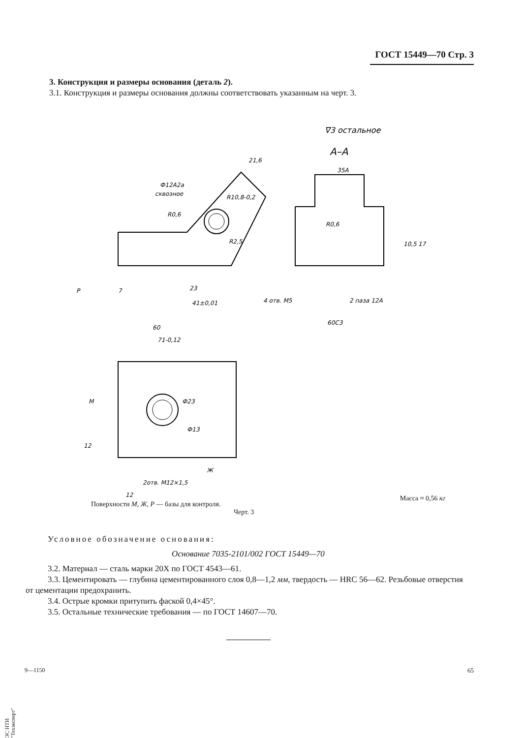ГОСТ 15449—70 Стр. 3
3. Конструкция и размеры основания (деталь 2).
3.1. Конструкция и размеры основания должны соответствовать указанным на черт. 3.
∇3 остальное
А–А
Ф12А2а
сквозное
R10,8-0,2
R0,6
R2,5
21,6
60
71-0,12
23
41±0,01
7
P
35А
R0,6
60С3
4 отв. М5
2 паза 12А
17
10,5
Ф23
Ф13
М
Ж
2отв. М12×1,5
12
12
Масса ≈ 0,56 кг
Поверхности М, Ж, Р — базы для контроля.
Черт. 3
Условное обозначение основания:
Основание 7035-2101/002 ГОСТ 15449—70
3.2. Материал — сталь марки 20Х по ГОСТ 4543—61.
3.3. Цементировать — глубина цементированного слоя 0,8—1,2 мм, твердость — HRC 56—62. Резьбовые отверстия от цементации предохранить.
3.4. Острые кромки притупить фаской 0,4×45°.
3.5. Остальные технические требования — по ГОСТ 14607—70.
9—1150 65
ЭС НТИ "Техэксперт"